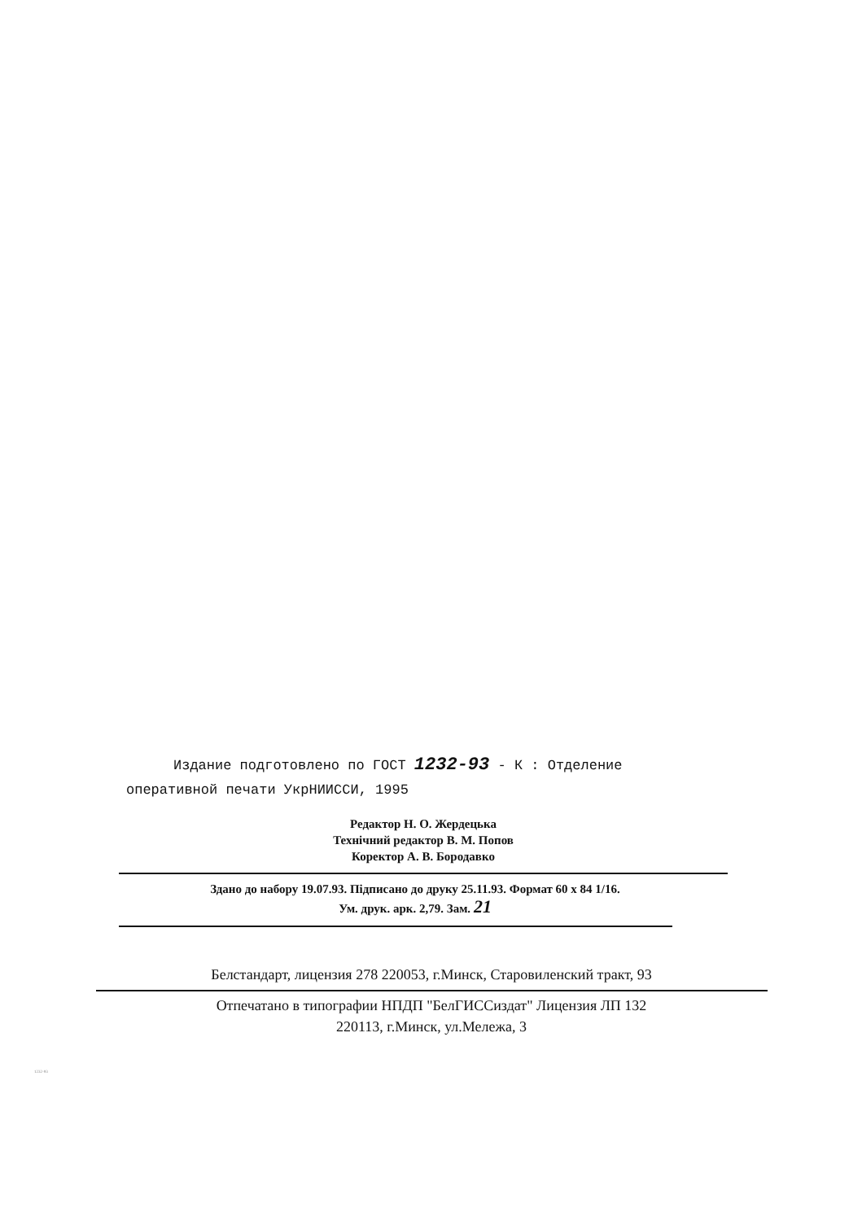Издание подготовлено по ГОСТ 1232-93 - К : Отделение
оперативной печати УкрНИИССИ, 1995
Редактор Н. О. Жердецька
Технічний редактор В. М. Попов
Коректор А. В. Бородавко
Здано до набору 19.07.93. Підписано до друку 25.11.93. Формат 60 x 84 1/16.
Ум. друк. арк. 2,79. Зам. 21
Белстандарт, лицензия 278 220053, г.Минск, Старовиленский тракт, 93
Отпечатано в типографии НПДП "БелГИССиздат" Лицензия ЛП 132
220113, г.Минск, ул.Мележа, 3
1232-93